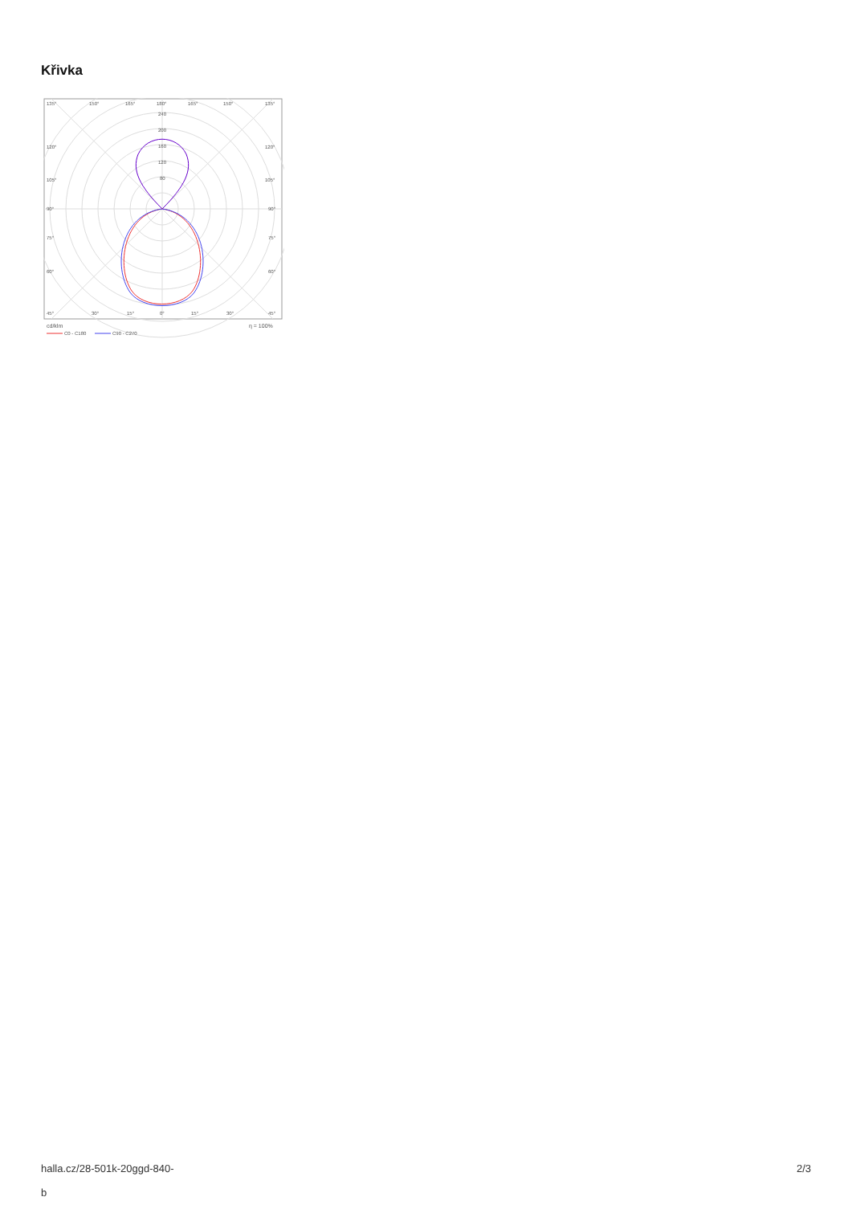Křivka
135°
150°
165°
180°
165°
150°
135°
240
200
160
120
80
120°
120°
105°
105°
90°
90°
75°
75°
60°
60°
45°
30°
15°
0°
15°
30°
45°
cd/klm
η = 100%
C0 - C180
C90 - C270
halla.cz/28-501k-20ggd-840-
b
2/3